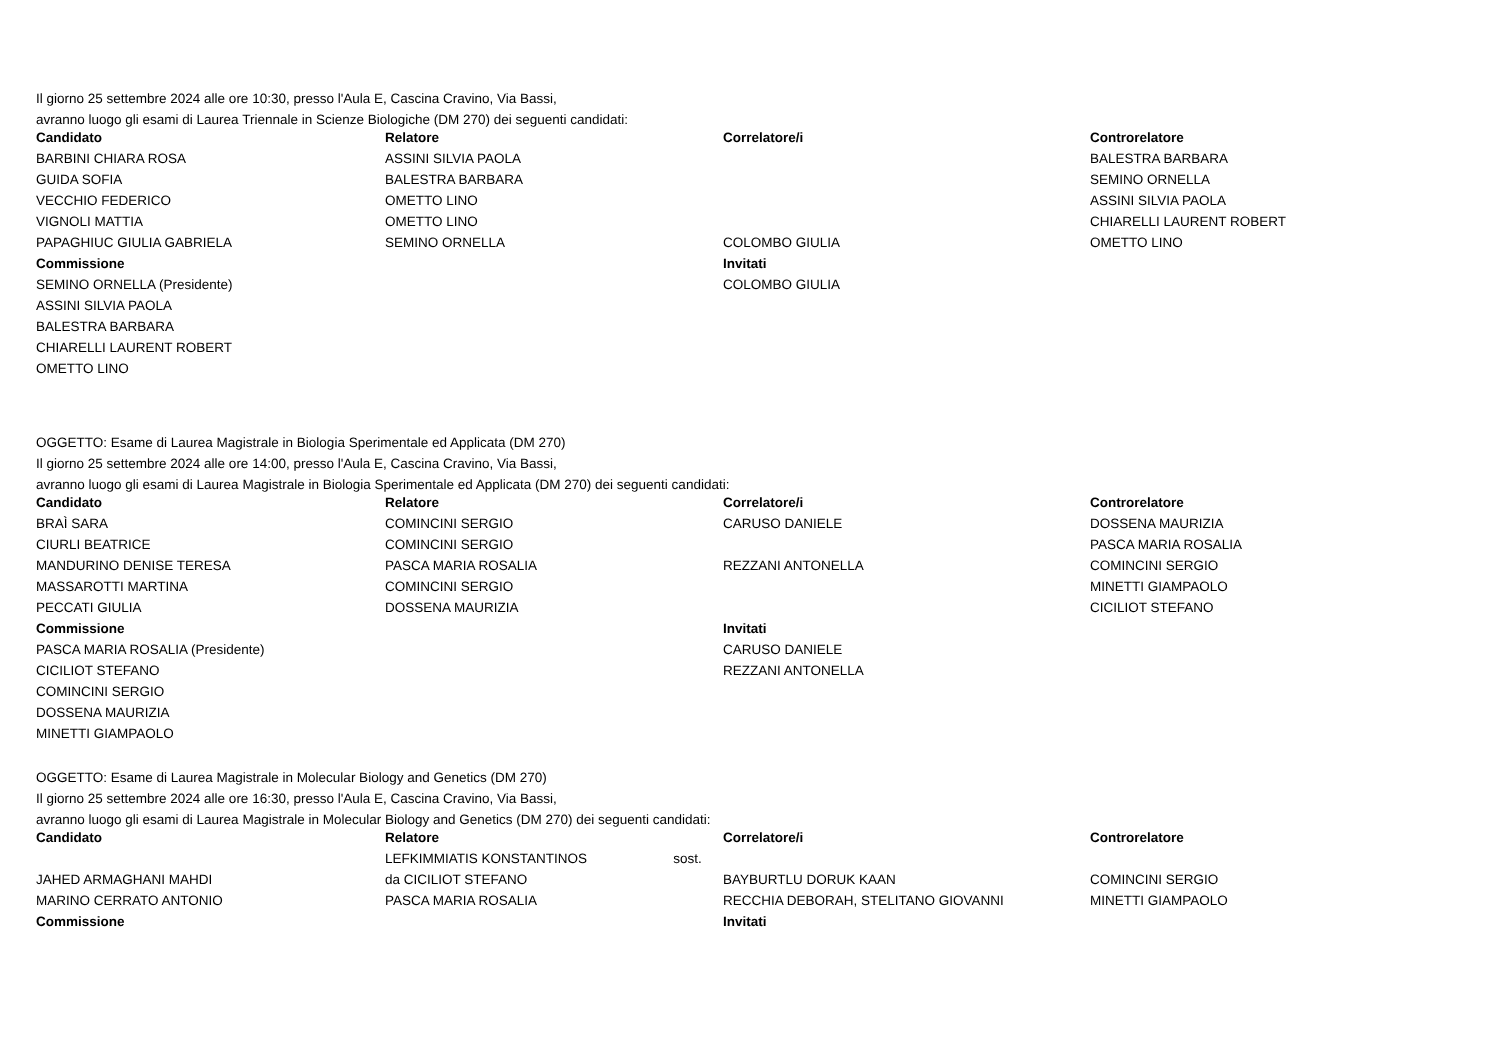Il giorno 25 settembre 2024 alle ore 10:30, presso l'Aula E, Cascina Cravino, Via Bassi,
avranno luogo gli esami di Laurea Triennale in Scienze Biologiche (DM 270) dei seguenti candidati:
| Candidato | Relatore | Correlatore/i | Controrelatore |
| --- | --- | --- | --- |
| BARBINI CHIARA ROSA | ASSINI SILVIA PAOLA | | BALESTRA BARBARA |
| GUIDA SOFIA | BALESTRA BARBARA | | SEMINO ORNELLA |
| VECCHIO FEDERICO | OMETTO LINO | | ASSINI SILVIA PAOLA |
| VIGNOLI MATTIA | OMETTO LINO | | CHIARELLI LAURENT ROBERT |
| PAPAGHIUC GIULIA GABRIELA | SEMINO ORNELLA | COLOMBO GIULIA | OMETTO LINO |
| Commissione | | Invitati | |
| SEMINO ORNELLA (Presidente) | | COLOMBO GIULIA | |
| ASSINI SILVIA PAOLA | | | |
| BALESTRA BARBARA | | | |
| CHIARELLI LAURENT ROBERT | | | |
| OMETTO LINO | | | |
OGGETTO: Esame di Laurea Magistrale in Biologia Sperimentale ed Applicata (DM 270)
Il giorno 25 settembre 2024 alle ore 14:00, presso l'Aula E, Cascina Cravino, Via Bassi,
avranno luogo gli esami di Laurea Magistrale in Biologia Sperimentale ed Applicata (DM 270) dei seguenti candidati:
| Candidato | Relatore | Correlatore/i | Controrelatore |
| --- | --- | --- | --- |
| BRAÌ SARA | COMINCINI SERGIO | CARUSO DANIELE | DOSSENA MAURIZIA |
| CIURLI BEATRICE | COMINCINI SERGIO | | PASCA MARIA ROSALIA |
| MANDURINO DENISE TERESA | PASCA MARIA ROSALIA | REZZANI ANTONELLA | COMINCINI SERGIO |
| MASSAROTTI MARTINA | COMINCINI SERGIO | | MINETTI GIAMPAOLO |
| PECCATI GIULIA | DOSSENA MAURIZIA | | CICILIOT STEFANO |
| Commissione | | Invitati | |
| PASCA MARIA ROSALIA (Presidente) | | CARUSO DANIELE | |
| CICILIOT STEFANO | | REZZANI ANTONELLA | |
| COMINCINI SERGIO | | | |
| DOSSENA MAURIZIA | | | |
| MINETTI GIAMPAOLO | | | |
OGGETTO: Esame di Laurea Magistrale in Molecular Biology and Genetics (DM 270)
Il giorno 25 settembre 2024 alle ore 16:30, presso l'Aula E, Cascina Cravino, Via Bassi,
avranno luogo gli esami di Laurea Magistrale in Molecular Biology and Genetics (DM 270) dei seguenti candidati:
| Candidato | Relatore | Correlatore/i | Controrelatore |
| --- | --- | --- | --- |
| | LEFKIMMIATIS KONSTANTINOS sost. | | |
| JAHED ARMAGHANI MAHDI | da CICILIOT STEFANO | BAYBURTLU DORUK KAAN | COMINCINI SERGIO |
| MARINO CERRATO ANTONIO | PASCA MARIA ROSALIA | RECCHIA DEBORAH, STELITANO GIOVANNI | MINETTI GIAMPAOLO |
| Commissione | | Invitati | |